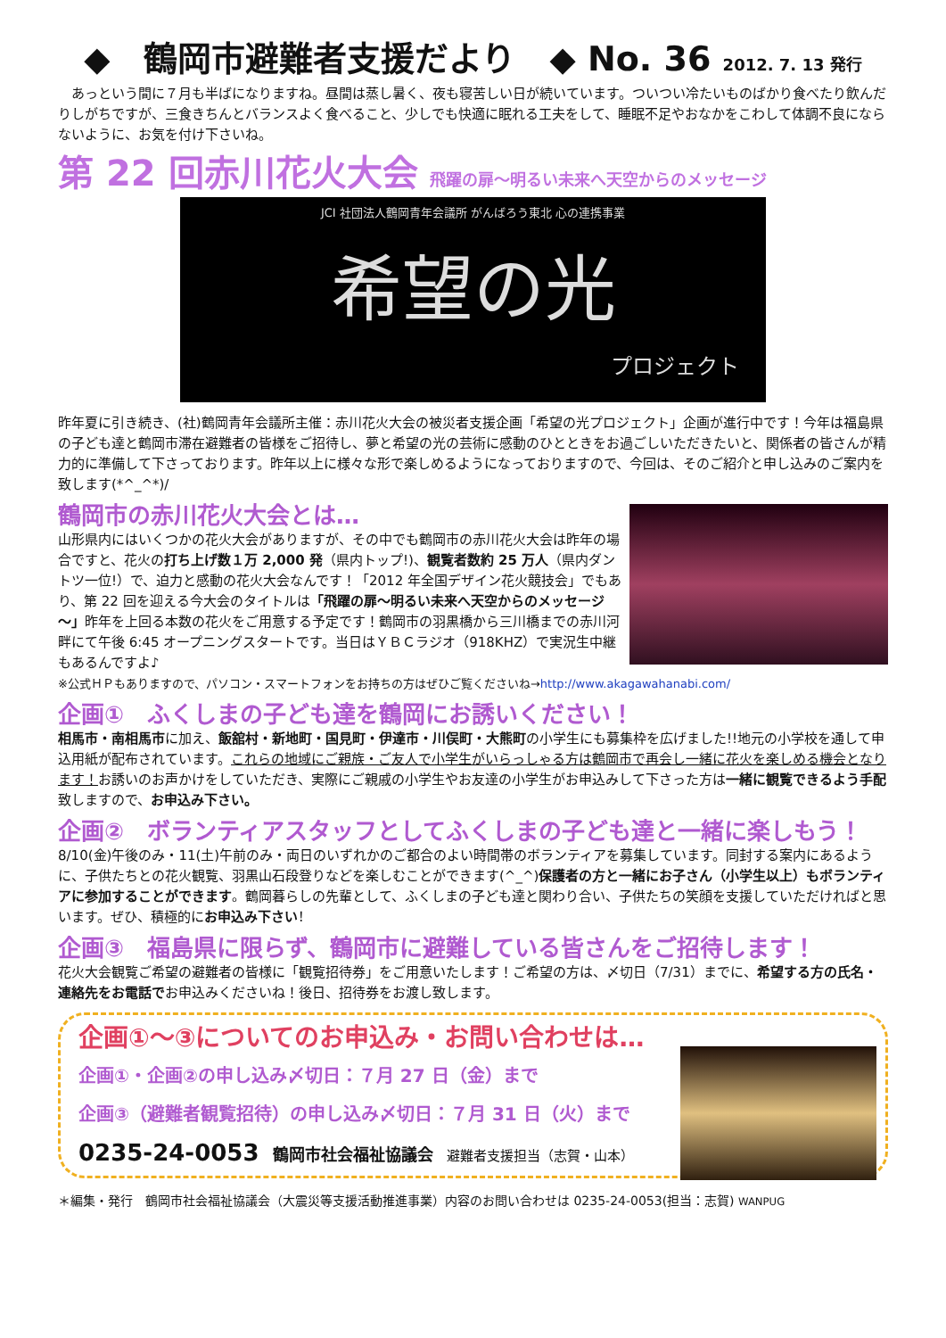◆　鶴岡市避難者支援だより　◆ No. 36 2012. 7. 13 発行
　あっという間に７月も半ばになりますね。昼間は蒸し暑く、夜も寝苦しい日が続いています。ついつい冷たいものばかり食べたり飲んだりしがちですが、三食きちんとバランスよく食べること、少しでも快適に眠れる工夫をして、睡眠不足やおなかをこわして体調不良にならないように、お気を付け下さいね。
第 22 回赤川花火大会 飛躍の扉～明るい未来へ天空からのメッセージ
JCI 社団法人鶴岡青年会議所 がんばろう東北 心の連携事業
希望の光
プロジェクト
昨年夏に引き続き、(社)鶴岡青年会議所主催：赤川花火大会の被災者支援企画「希望の光プロジェクト」企画が進行中です！今年は福島県の子ども達と鶴岡市滞在避難者の皆様をご招待し、夢と希望の光の芸術に感動のひとときをお過ごしいただきたいと、関係者の皆さんが精力的に準備して下さっております。昨年以上に様々な形で楽しめるようになっておりますので、今回は、そのご紹介と申し込みのご案内を致します(*^_^*)/
鶴岡市の赤川花火大会とは…
山形県内にはいくつかの花火大会がありますが、その中でも鶴岡市の赤川花火大会は昨年の場合ですと、花火の打ち上げ数１万 2,000 発（県内トップ!)、観覧者数約 25 万人（県内ダントツ一位!）で、迫力と感動の花火大会なんです！「2012 年全国デザイン花火競技会」でもあり、第 22 回を迎える今大会のタイトルは「飛躍の扉～明るい未来へ天空からのメッセージ～」昨年を上回る本数の花火をご用意する予定です！鶴岡市の羽黒橋から三川橋までの赤川河畔にて午後 6:45 オープニングスタートです。当日はＹＢＣラジオ（918KHZ）で実況生中継もあるんですよ♪
※公式ＨＰもありますので、パソコン・スマートフォンをお持ちの方はぜひご覧くださいね→http://www.akagawahanabi.com/
企画①　ふくしまの子ども達を鶴岡にお誘いください！
相馬市・南相馬市に加え、飯舘村・新地町・国見町・伊達市・川俣町・大熊町の小学生にも募集枠を広げました!!地元の小学校を通して申込用紙が配布されています。これらの地域にご親族・ご友人で小学生がいらっしゃる方は鶴岡市で再会し一緒に花火を楽しめる機会となります！お誘いのお声かけをしていただき、実際にご親戚の小学生やお友達の小学生がお申込みして下さった方は一緒に観覧できるよう手配致しますので、お申込み下さい。
企画②　ボランティアスタッフとしてふくしまの子ども達と一緒に楽しもう！
8/10(金)午後のみ・11(土)午前のみ・両日のいずれかのご都合のよい時間帯のボランティアを募集しています。同封する案内にあるように、子供たちとの花火観覧、羽黒山石段登りなどを楽しむことができます(^_^)保護者の方と一緒にお子さん（小学生以上）もボランティアに参加することができます。鶴岡暮らしの先輩として、ふくしまの子ども達と関わり合い、子供たちの笑顔を支援していただければと思います。ぜひ、積極的にお申込み下さい！
企画③　福島県に限らず、鶴岡市に避難している皆さんをご招待します！
花火大会観覧ご希望の避難者の皆様に「観覧招待券」をご用意いたします！ご希望の方は、〆切日（7/31）までに、希望する方の氏名・連絡先をお電話でお申込みくださいね！後日、招待券をお渡し致します。
企画①～③についてのお申込み・お問い合わせは…
企画①・企画②の申し込み〆切日：７月 27 日（金）まで
企画③（避難者観覧招待）の申し込み〆切日：７月 31 日（火）まで
0235-24-0053　鶴岡市社会福祉協議会　避難者支援担当（志賀・山本）
＊編集・発行　鶴岡市社会福祉協議会（大震災等支援活動推進事業）内容のお問い合わせは 0235-24-0053(担当：志賀) WANPUG